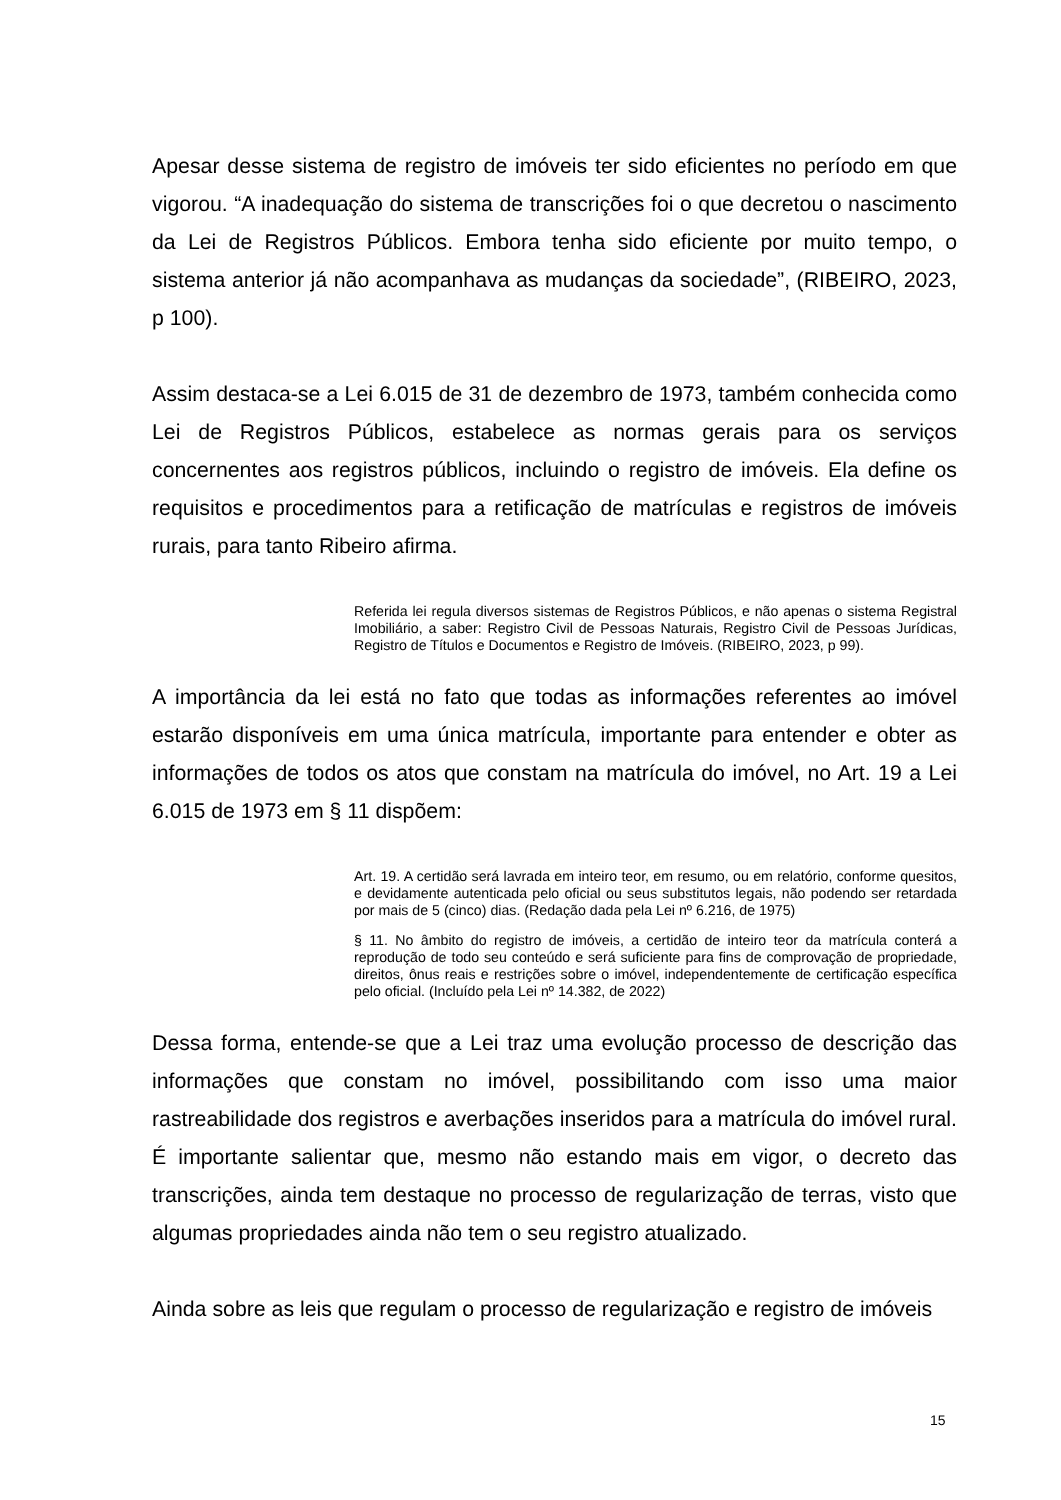Apesar desse sistema de registro de imóveis ter sido eficientes no período em que vigorou. “A inadequação do sistema de transcrições foi o que decretou o nascimento da Lei de Registros Públicos. Embora tenha sido eficiente por muito tempo, o sistema anterior já não acompanhava as mudanças da sociedade”, (RIBEIRO, 2023, p 100).
Assim destaca-se a Lei 6.015 de 31 de dezembro de 1973, também conhecida como Lei de Registros Públicos, estabelece as normas gerais para os serviços concernentes aos registros públicos, incluindo o registro de imóveis. Ela define os requisitos e procedimentos para a retificação de matrículas e registros de imóveis rurais, para tanto Ribeiro afirma.
Referida lei regula diversos sistemas de Registros Públicos, e não apenas o sistema Registral Imobiliário, a saber: Registro Civil de Pessoas Naturais, Registro Civil de Pessoas Jurídicas, Registro de Títulos e Documentos e Registro de Imóveis. (RIBEIRO, 2023, p 99).
A importância da lei está no fato que todas as informações referentes ao imóvel estarão disponíveis em uma única matrícula, importante para entender e obter as informações de todos os atos que constam na matrícula do imóvel, no Art. 19 a Lei 6.015 de 1973 em § 11 dispõem:
Art. 19. A certidão será lavrada em inteiro teor, em resumo, ou em relatório, conforme quesitos, e devidamente autenticada pelo oficial ou seus substitutos legais, não podendo ser retardada por mais de 5 (cinco) dias. (Redação dada pela Lei nº 6.216, de 1975)
§ 11. No âmbito do registro de imóveis, a certidão de inteiro teor da matrícula conterá a reprodução de todo seu conteúdo e será suficiente para fins de comprovação de propriedade, direitos, ônus reais e restrições sobre o imóvel, independentemente de certificação específica pelo oficial. (Incluído pela Lei nº 14.382, de 2022)
Dessa forma, entende-se que a Lei traz uma evolução processo de descrição das informações que constam no imóvel, possibilitando com isso uma maior rastreabilidade dos registros e averbações inseridos para a matrícula do imóvel rural. É importante salientar que, mesmo não estando mais em vigor, o decreto das transcrições, ainda tem destaque no processo de regularização de terras, visto que algumas propriedades ainda não tem o seu registro atualizado.
Ainda sobre as leis que regulam o processo de regularização e registro de imóveis
15